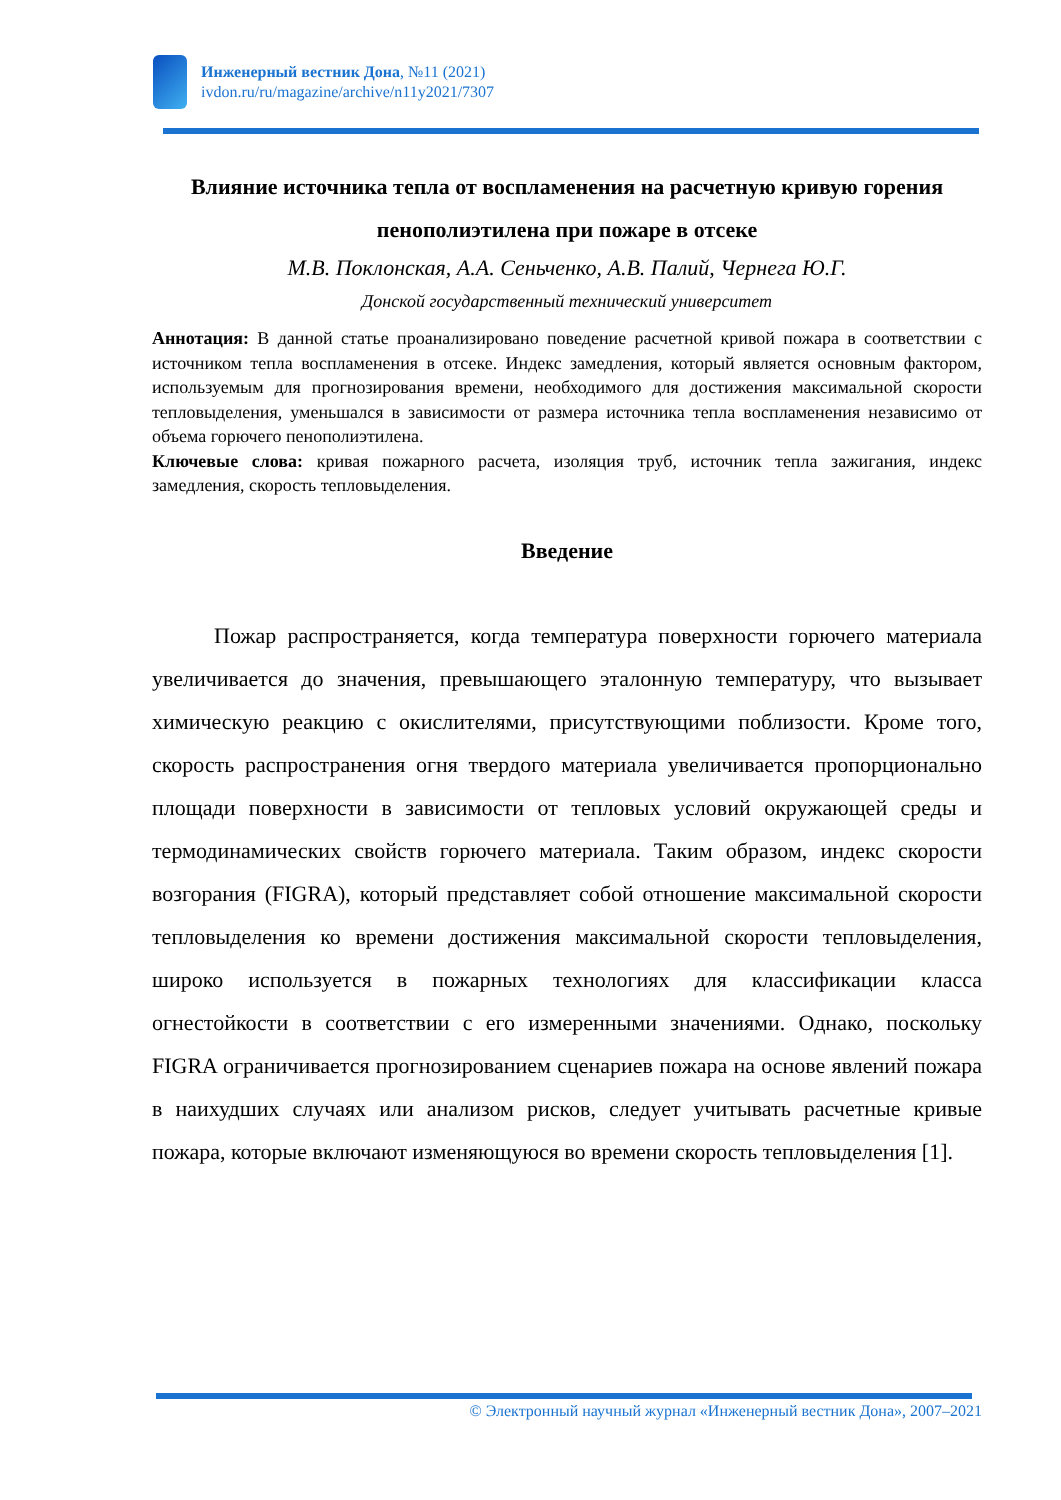Инженерный вестник Дона, №11 (2021)
ivdon.ru/ru/magazine/archive/n11y2021/7307
Влияние источника тепла от воспламенения на расчетную кривую горения пенополиэтилена при пожаре в отсеке
М.В. Поклонская, А.А. Сеньченко, А.В. Палий, Чернега Ю.Г.
Донской государственный технический университет
Аннотация: В данной статье проанализировано поведение расчетной кривой пожара в соответствии с источником тепла воспламенения в отсеке. Индекс замедления, который является основным фактором, используемым для прогнозирования времени, необходимого для достижения максимальной скорости тепловыделения, уменьшался в зависимости от размера источника тепла воспламенения независимо от объема горючего пенополиэтилена.
Ключевые слова: кривая пожарного расчета, изоляция труб, источник тепла зажигания, индекс замедления, скорость тепловыделения.
Введение
Пожар распространяется, когда температура поверхности горючего материала увеличивается до значения, превышающего эталонную температуру, что вызывает химическую реакцию с окислителями, присутствующими поблизости. Кроме того, скорость распространения огня твердого материала увеличивается пропорционально площади поверхности в зависимости от тепловых условий окружающей среды и термодинамических свойств горючего материала. Таким образом, индекс скорости возгорания (FIGRA), который представляет собой отношение максимальной скорости тепловыделения ко времени достижения максимальной скорости тепловыделения, широко используется в пожарных технологиях для классификации класса огнестойкости в соответствии с его измеренными значениями. Однако, поскольку FIGRA ограничивается прогнозированием сценариев пожара на основе явлений пожара в наихудших случаях или анализом рисков, следует учитывать расчетные кривые пожара, которые включают изменяющуюся во времени скорость тепловыделения [1].
© Электронный научный журнал «Инженерный вестник Дона», 2007–2021